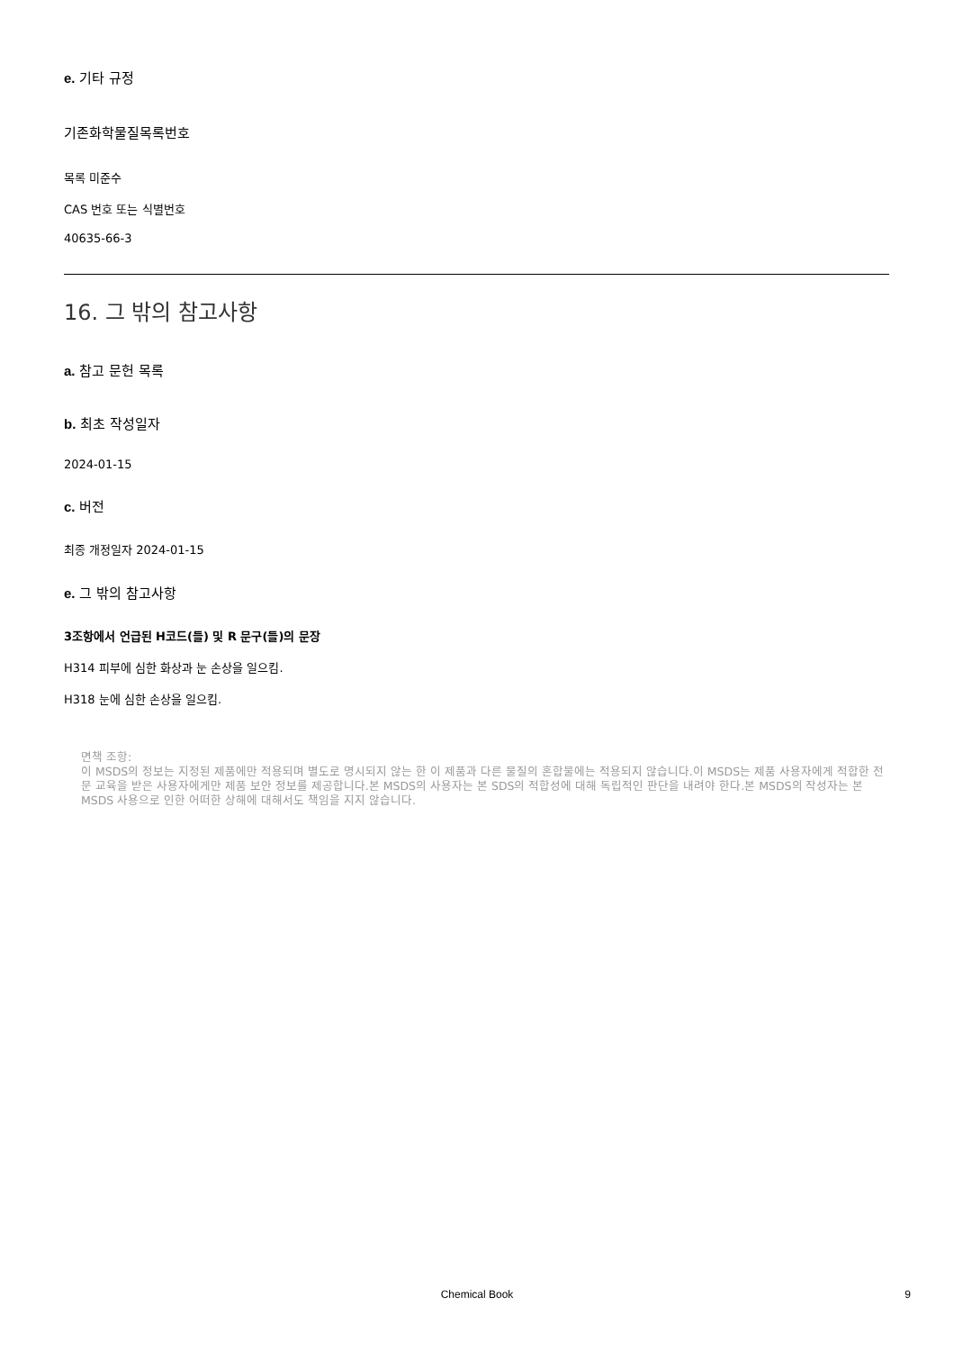e. 기타 규정
기존화학물질목록번호
목록 미준수
CAS 번호 또는 식별번호
40635-66-3
16. 그 밖의 참고사항
a. 참고 문헌 목록
b. 최초 작성일자
2024-01-15
c. 버전
최종 개정일자 2024-01-15
e. 그 밖의 참고사항
3조항에서 언급된 H코드(들) 및 R 문구(들)의 문장
H314 피부에 심한 화상과 눈 손상을 일으킴.
H318 눈에 심한 손상을 일으킴.
면책 조항:
이 MSDS의 정보는 지정된 제품에만 적용되며 별도로 명시되지 않는 한 이 제품과 다른 물질의 혼합물에는 적용되지 않습니다.이 MSDS는 제품 사용자에게 적합한 전문 교육을 받은 사용자에게만 제품 보안 정보를 제공합니다.본 MSDS의 사용자는 본 SDS의 적합성에 대해 독립적인 판단을 내려야 한다.본 MSDS의 작성자는 본 MSDS 사용으로 인한 어떠한 상해에 대해서도 책임을 지지 않습니다.
Chemical Book
9